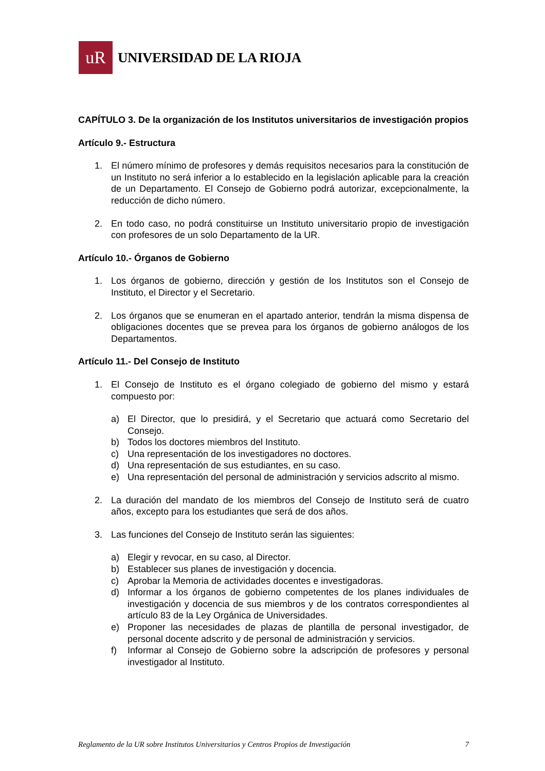uR
UNIVERSIDAD DE LA RIOJA
CAPÍTULO 3. De la organización de los Institutos universitarios de investigación propios
Artículo 9.- Estructura
1. El número mínimo de profesores y demás requisitos necesarios para la constitución de un Instituto no será inferior a lo establecido en la legislación aplicable para la creación de un Departamento. El Consejo de Gobierno podrá autorizar, excepcionalmente, la reducción de dicho número.
2. En todo caso, no podrá constituirse un Instituto universitario propio de investigación con profesores de un solo Departamento de la UR.
Artículo 10.- Órganos de Gobierno
1. Los órganos de gobierno, dirección y gestión de los Institutos son el Consejo de Instituto, el Director y el Secretario.
2. Los órganos que se enumeran en el apartado anterior, tendrán la misma dispensa de obligaciones docentes que se prevea para los órganos de gobierno análogos de los Departamentos.
Artículo 11.- Del Consejo de Instituto
1. El Consejo de Instituto es el órgano colegiado de gobierno del mismo y estará compuesto por:
a) El Director, que lo presidirá, y el Secretario que actuará como Secretario del Consejo.
b) Todos los doctores miembros del Instituto.
c) Una representación de los investigadores no doctores.
d) Una representación de sus estudiantes, en su caso.
e) Una representación del personal de administración y servicios adscrito al mismo.
2. La duración del mandato de los miembros del Consejo de Instituto será de cuatro años, excepto para los estudiantes que será de dos años.
3. Las funciones del Consejo de Instituto serán las siguientes:
a) Elegir y revocar, en su caso, al Director.
b) Establecer sus planes de investigación y docencia.
c) Aprobar la Memoria de actividades docentes e investigadoras.
d) Informar a los órganos de gobierno competentes de los planes individuales de investigación y docencia de sus miembros y de los contratos correspondientes al artículo 83 de la Ley Orgánica de Universidades.
e) Proponer las necesidades de plazas de plantilla de personal investigador, de personal docente adscrito y de personal de administración y servicios.
f) Informar al Consejo de Gobierno sobre la adscripción de profesores y personal investigador al Instituto.
Reglamento de la UR sobre Institutos Universitarios y Centros Propios de Investigación 7